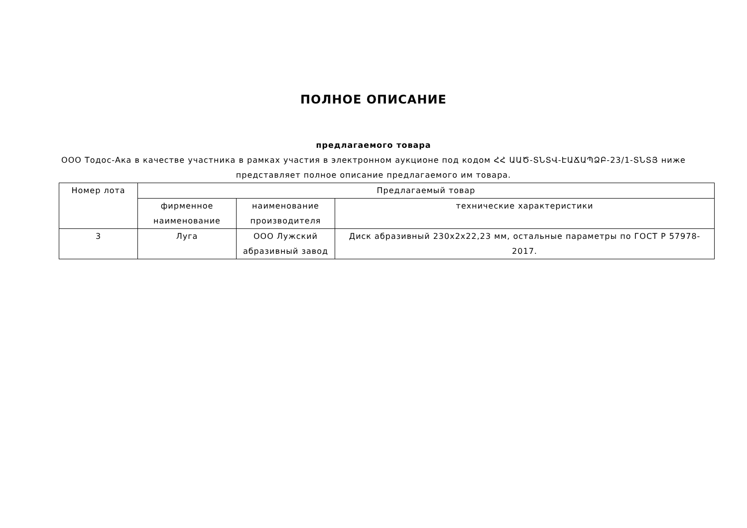ПОЛНОЕ ОПИСАНИЕ
предлагаемого товара
ООО Тодос-Ака в качестве участника в рамках участия в электронном аукционе под кодом ՀՀ ԱԱԾ-ՏՆՏՎ-ԷԱՃԱՊՁԲ-23/1-ՏՆՏՅ ниже представляет полное описание предлагаемого им товара.
| Номер лота | Предлагаемый товар | | |
| --- | --- | --- | --- |
| | фирменное наименование | наименование производителя | технические характеристики |
| 3 | Луга | ООО Лужский абразивный завод | Диск абразивный 230x2x22,23 мм, остальные параметры по ГОСТ Р 57978-2017. |